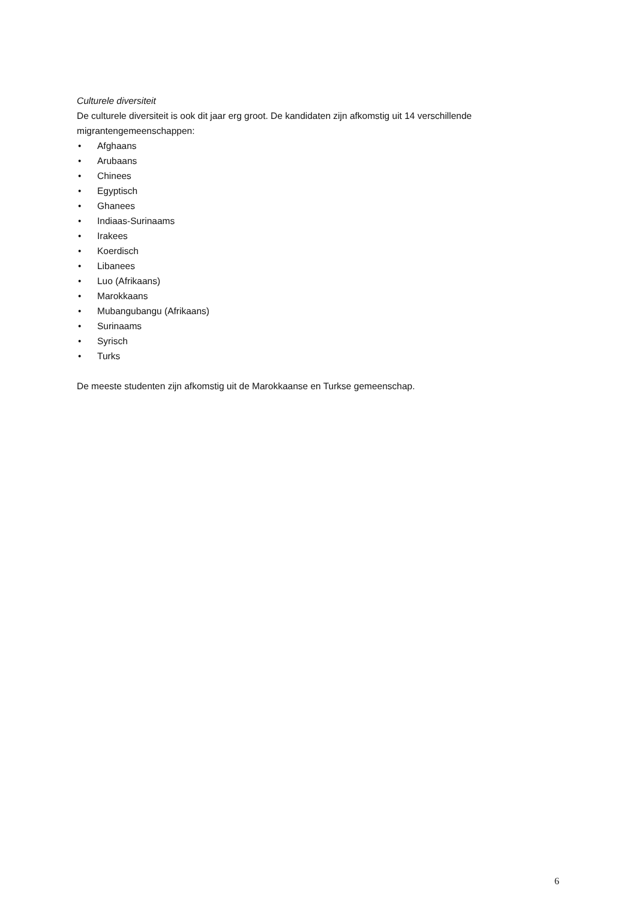Culturele diversiteit
De culturele diversiteit is ook dit jaar erg groot. De kandidaten zijn afkomstig uit 14 verschillende migrantengemeenschappen:
• Afghaans
• Arubaans
• Chinees
• Egyptisch
• Ghanees
• Indiaas-Surinaams
• Irakees
• Koerdisch
• Libanees
• Luo (Afrikaans)
• Marokkaans
• Mubangubangu (Afrikaans)
• Surinaams
• Syrisch
• Turks
De meeste studenten zijn afkomstig uit de Marokkaanse en Turkse gemeenschap.
6